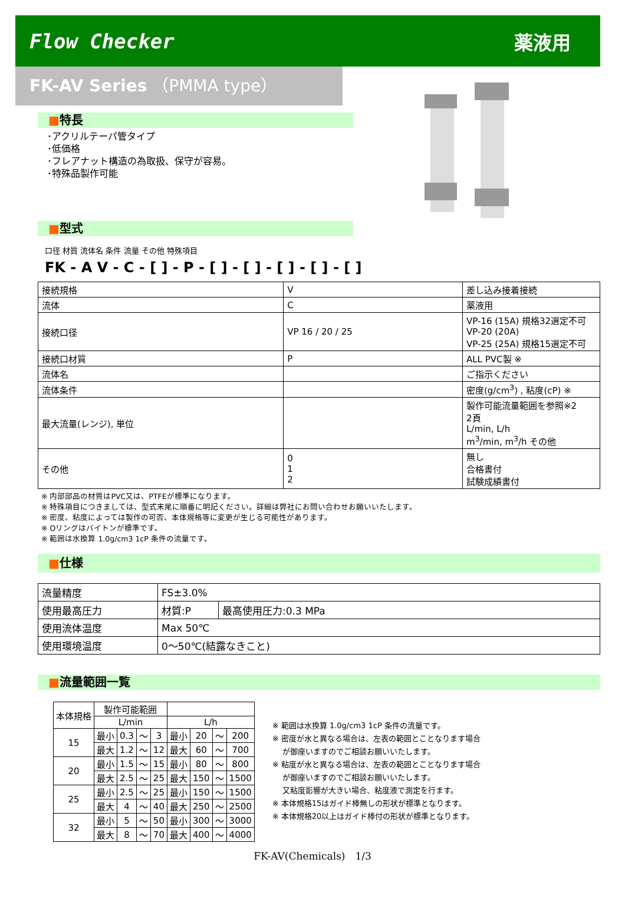Flow Checker 薬液用
FK-AV Series （PMMA type）
■特長
･アクリルテーパ管タイプ
･低価格
･フレアナット構造の為取扱、保守が容易。
･特殊品製作可能
■型式
口径 材質 流体名 条件 流量 その他 特殊項目
FK - A V - C - [ ] - P - [ ] - [ ] - [ ] - [ ] - [ ]
| 接続規格 | V | 差し込み接着接続 |
| 流体 | C | 薬液用 |
| 接続口径 | VP 16 / 20 / 25 | VP-16 (15A) 規格32選定不可 VP-20 (20A) VP-25 (25A) 規格15選定不可 |
| 接続口材質 | P | ALL PVC製 ※ |
| 流体名 | | ご指示ください |
| 流体条件 | | 密度(g/cm<sup>3</sup>) , 粘度(cP) ※ |
| 最大流量(レンジ), 単位 | | 製作可能流量範囲を参照※2 2頁 L/min, L/h m<sup>3</sup>/min, m<sup>3</sup>/h その他 |
| その他 | 0 1 2 | 無し 合格書付 試験成績書付 |
※ 内部部品の材質はPVC又は、PTFEが標準になります。
※ 特殊項目につきましては、型式末尾に順番に明記ください。詳細は弊社にお問い合わせお願いいたします。
※ 密度、粘度によっては製作の可否、本体規格等に変更が生じる可能性があります。
※ Oリングはバイトンが標準です。
※ 範囲は水換算 1.0g/cm3 1cP 条件の流量です。
■仕様
| 流量精度 | FS±3.0% | |
| 使用最高圧力 | 材質:P | 最高使用圧力:0.3 MPa |
| 使用流体温度 | Max 50℃ | |
| 使用環境温度 | 0～50℃(結露なきこと) | |
■流量範囲一覧
| 本体規格 | 製作可能範囲 | | | | | | | |
| --- | --- | --- | --- | --- | --- | --- | --- | --- |
| | L/min | | | | L/h | | | |
| 15 | 最小 | 0.3 | ～ | 3 | 最小 | 20 | ～ | 200 |
| | 最大 | 1.2 | ～ | 12 | 最大 | 60 | ～ | 700 |
| 20 | 最小 | 1.5 | ～ | 15 | 最小 | 80 | ～ | 800 |
| | 最大 | 2.5 | ～ | 25 | 最大 | 150 | ～ | 1500 |
| 25 | 最小 | 2.5 | ～ | 25 | 最小 | 150 | ～ | 1500 |
| | 最大 | 4 | ～ | 40 | 最大 | 250 | ～ | 2500 |
| 32 | 最小 | 5 | ～ | 50 | 最小 | 300 | ～ | 3000 |
| | 最大 | 8 | ～ | 70 | 最大 | 400 | ～ | 4000 |
※ 範囲は水換算 1.0g/cm3 1cP 条件の流量です。
※ 密度が水と異なる場合は、左表の範囲とことなります場合
　 が御座いますのでご相談お願いいたします。
※ 粘度が水と異なる場合は、左表の範囲とことなります場合
　 が御座いますのでご相談お願いいたします。
　 又粘度影響が大きい場合、粘度液で測定を行ます。
※ 本体規格15はガイド棒無しの形状が標準となります。
※ 本体規格20以上はガイド棒付の形状が標準となります。
FK-AV(Chemicals)　1/3